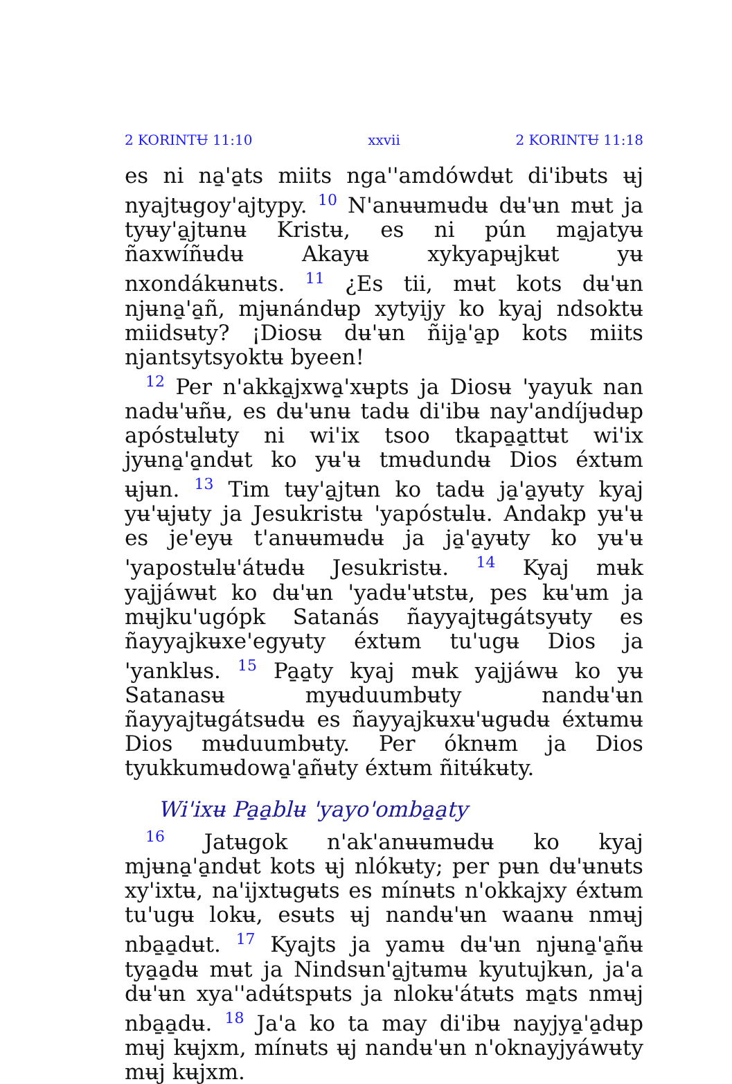2 KORINTɄ 11:10 xxvii 2 KORINTɄ 11:18
es ni na̱'a̱ts miits nga''amdówdʉt di'ibʉts ʉj nyajtʉgoy'ajtypy. <sup>10</sup> N'anʉʉmʉdʉ dʉ'ʉn mʉt ja tyʉy'a̱jtʉnʉ Kristʉ, es ni pún ma̱jatyʉ ñaxwíñʉdʉ Akayʉ xykyapʉjkʉt yʉ nxondákʉnʉts. <sup>11</sup> ¿Es tii, mʉt kots dʉ'ʉn njʉna̱'a̱ñ, mjʉnándʉp xytyijy ko kyaj ndsoktʉ miidsʉty? ¡Diosʉ dʉ'ʉn ñija̱'a̱p kots miits njantsytsyoktʉ byeen!
<sup>12</sup> Per n'akka̱jxwa̱'xʉpts ja Diosʉ 'yayuk nan nadʉ'ʉñʉ, es dʉ'ʉnʉ tadʉ di'ibʉ nay'andíjʉdʉp apóstʉlʉty ni wi'ix tsoo tkapa̱a̱ttʉt wi'ix jyʉna̱'a̱ndʉt ko yʉ'ʉ tmʉdundʉ Dios éxtʉm ʉjʉn. <sup>13</sup> Tim tʉy'a̱jtʉn ko tadʉ ja̱'a̱yʉty kyaj yʉ'ʉjʉty ja Jesukristʉ 'yapóstʉlʉ. Andakp yʉ'ʉ es je'eyʉ t'anʉʉmʉdʉ ja ja̱'a̱yʉty ko yʉ'ʉ 'yapostʉlʉ'átʉdʉ Jesukristʉ. <sup>14</sup> Kyaj mʉk yajjáwʉt ko dʉ'ʉn 'yadʉ'ʉtstʉ, pes kʉ'ʉm ja mʉjku'ugópk Satanás ñayyajtʉgátsyʉty es ñayyajkʉxe'egyʉty éxtʉm tu'ugʉ Dios ja 'yanklʉs. <sup>15</sup> Pa̱a̱ty kyaj mʉk yajjáwʉ ko yʉ Satanasʉ myʉduumbʉty nandʉ'ʉn ñayyajtʉgátsʉdʉ es ñayyajkʉxʉ'ʉgʉdʉ éxtʉmʉ Dios mʉduumbʉty. Per óknʉm ja Dios tyukkumʉdowa̱'a̱ñʉty éxtʉm ñitʉ́kʉty.
Wi'ixʉ Pa̱a̱blʉ 'yayo'omba̱a̱ty
<sup>16</sup> Jatʉgok n'ak'anʉʉmʉdʉ ko kyaj mjʉna̱'a̱ndʉt kots ʉj nlókʉty; per pʉn dʉ'ʉnʉts xy'ixtʉ, na'ijxtʉgʉts es mínʉts n'okkajxy éxtʉm tu'ugʉ lokʉ, esʉts ʉj nandʉ'ʉn waanʉ nmʉj nba̱a̱dʉt. <sup>17</sup> Kyajts ja yamʉ dʉ'ʉn njʉna̱'a̱ñʉ tya̱a̱dʉ mʉt ja Nindsʉn'a̱jtʉmʉ kyutujkʉn, ja'a dʉ'ʉn xya''adʉ́tspʉts ja nlokʉ'átʉts ma̱ts nmʉj nba̱a̱dʉ. <sup>18</sup> Ja'a ko ta may di'ibʉ nayjya̱'a̱dʉp mʉj kʉjxm, mínʉts ʉj nandʉ'ʉn n'oknayjyáwʉty mʉj kʉjxm.